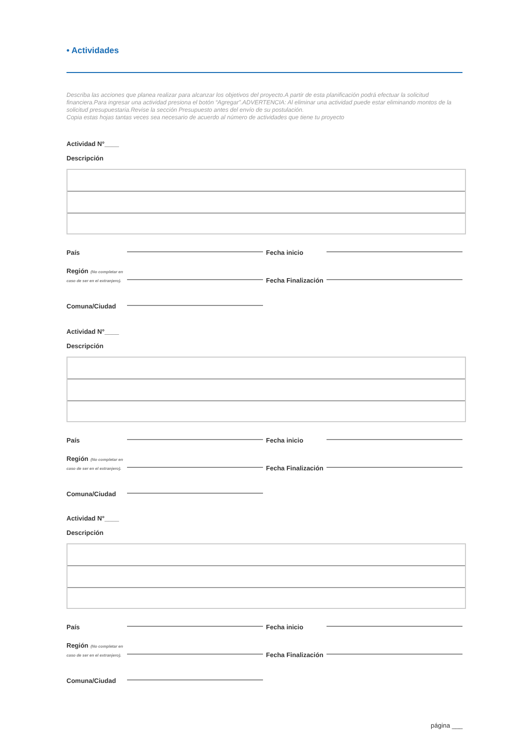• Actividades
Describa las acciones que planea realizar para alcanzar los objetivos del proyecto.A partir de esta planificación podrá efectuar la solicitud financiera.Para ingresar una actividad presiona el botón “Agregar”.ADVERTENCIA: Al eliminar una actividad puede estar eliminando montos de la solicitud presupuestaria.Revise la sección Presupuesto antes del envío de su postulación.
Copia estas hojas tantas veces sea necesario de acuerdo al número de actividades que tiene tu proyecto
Actividad N°____
Descripción
País Fecha inicio
Región (No completar en caso de ser en el extranjero). Fecha Finalización
Comuna/Ciudad
Actividad N°____
Descripción
País Fecha inicio
Región (No completar en caso de ser en el extranjero). Fecha Finalización
Comuna/Ciudad
Actividad N°____
Descripción
País Fecha inicio
Región (No completar en caso de ser en el extranjero). Fecha Finalización
Comuna/Ciudad
página ___